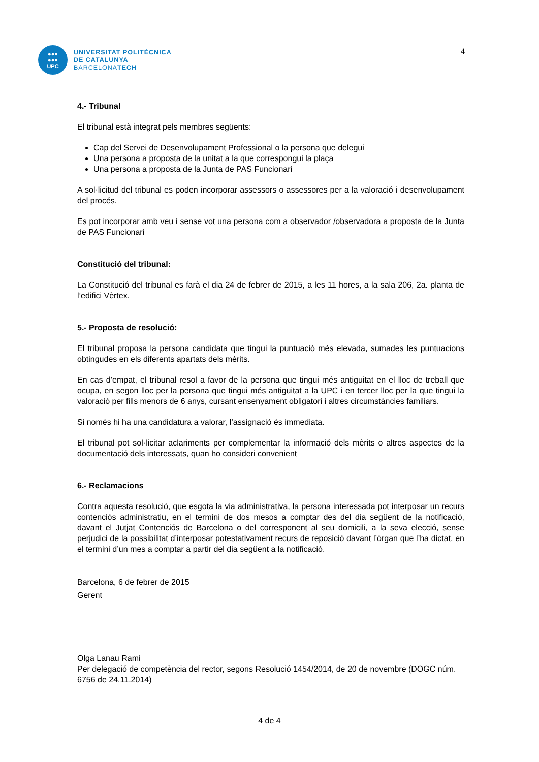●●●
●●●
UPC
UNIVERSITAT POLITÈCNICA
DE CATALUNYA
BARCELONATECH
4
4.- Tribunal
El tribunal està integrat pels membres següents:
Cap del Servei de Desenvolupament Professional o la persona que delegui
Una persona a proposta de la unitat a la que correspongui la plaça
Una persona a proposta de la Junta de PAS Funcionari
A sol·licitud del tribunal es poden incorporar assessors o assessores per a la valoració i desenvolupament del procés.
Es pot incorporar amb veu i sense vot una persona com a observador /observadora a proposta de la Junta de PAS Funcionari
Constitució del tribunal:
La Constitució del tribunal es farà el dia 24 de febrer de 2015, a les 11 hores, a la sala 206, 2a. planta de l’edifici Vèrtex.
5.- Proposta de resolució:
El tribunal proposa la persona candidata que tingui la puntuació més elevada, sumades les puntuacions obtingudes en els diferents apartats dels mèrits.
En cas d’empat, el tribunal resol a favor de la persona que tingui més antiguitat en el lloc de treball que ocupa, en segon lloc per la persona que tingui més antiguitat a la UPC i en tercer lloc per la que tingui la valoració per fills menors de 6 anys, cursant ensenyament obligatori i altres circumstàncies familiars.
Si només hi ha una candidatura a valorar, l’assignació és immediata.
El tribunal pot sol·licitar aclariments per complementar la informació dels mèrits o altres aspectes de la documentació dels interessats, quan ho consideri convenient
6.- Reclamacions
Contra aquesta resolució, que esgota la via administrativa, la persona interessada pot interposar un recurs contenciós administratiu, en el termini de dos mesos a comptar des del dia següent de la notificació, davant el Jutjat Contenciós de Barcelona o del corresponent al seu domicili, a la seva elecció, sense perjudici de la possibilitat d’interposar potestativament recurs de reposició davant l’òrgan que l’ha dictat, en el termini d’un mes a comptar a partir del dia següent a la notificació.
Barcelona, 6 de febrer de 2015
Gerent
Olga Lanau Rami
Per delegació de competència del rector, segons Resolució 1454/2014, de 20 de novembre (DOGC núm. 6756 de 24.11.2014)
4 de 4